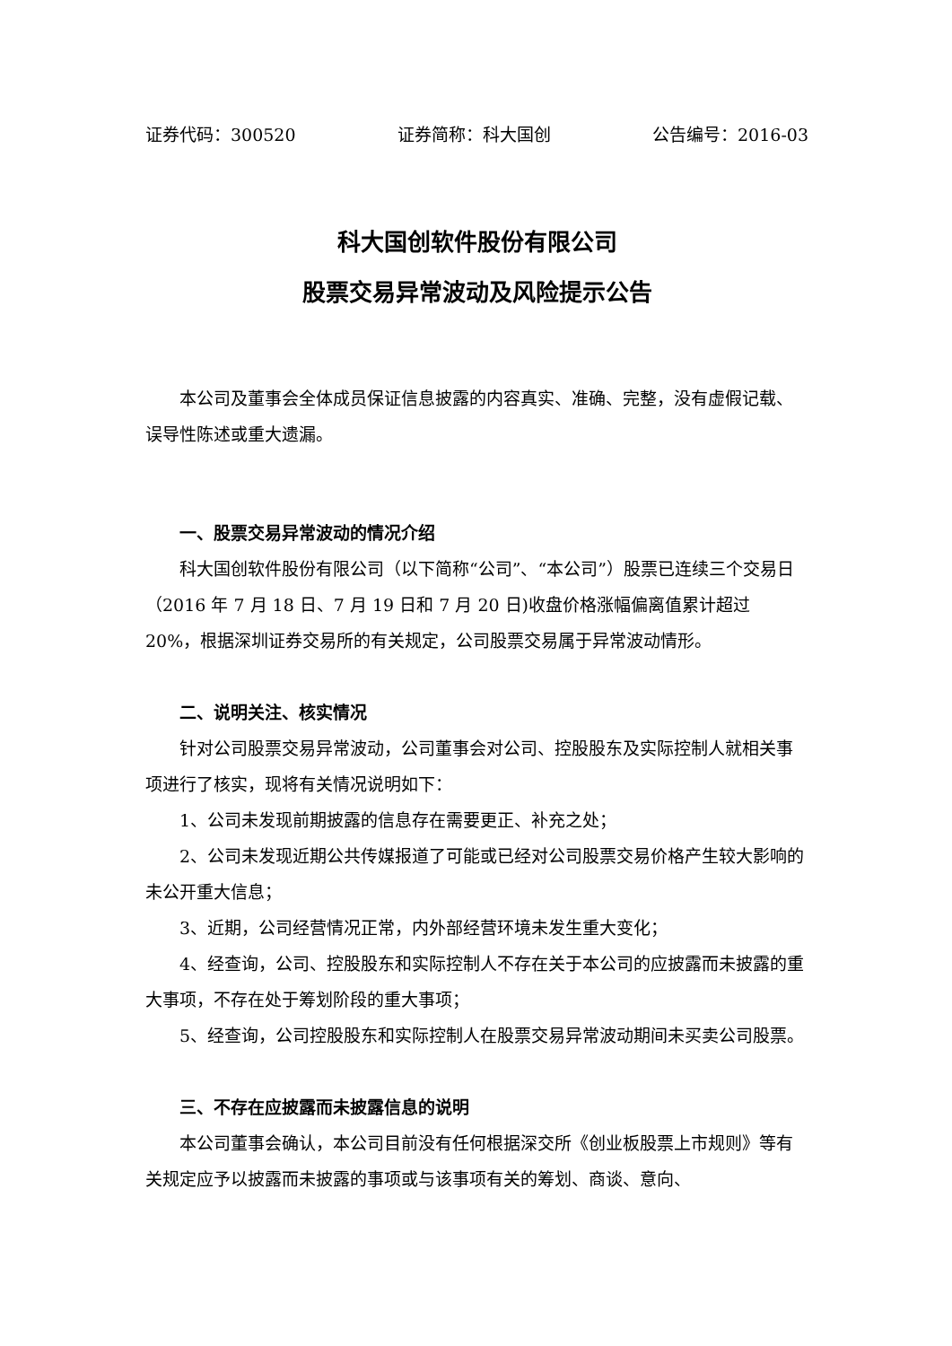证券代码：300520 证券简称：科大国创 公告编号：2016-03
科大国创软件股份有限公司
股票交易异常波动及风险提示公告
本公司及董事会全体成员保证信息披露的内容真实、准确、完整，没有虚假记载、误导性陈述或重大遗漏。
一、股票交易异常波动的情况介绍
科大国创软件股份有限公司（以下简称“公司”、“本公司”）股票已连续三个交易日（2016 年 7 月 18 日、7 月 19 日和 7 月 20 日)收盘价格涨幅偏离值累计超过 20%，根据深圳证券交易所的有关规定，公司股票交易属于异常波动情形。
二、说明关注、核实情况
针对公司股票交易异常波动，公司董事会对公司、控股股东及实际控制人就相关事项进行了核实，现将有关情况说明如下：
1、公司未发现前期披露的信息存在需要更正、补充之处；
2、公司未发现近期公共传媒报道了可能或已经对公司股票交易价格产生较大影响的未公开重大信息；
3、近期，公司经营情况正常，内外部经营环境未发生重大变化；
4、经查询，公司、控股股东和实际控制人不存在关于本公司的应披露而未披露的重大事项，不存在处于筹划阶段的重大事项；
5、经查询，公司控股股东和实际控制人在股票交易异常波动期间未买卖公司股票。
三、不存在应披露而未披露信息的说明
本公司董事会确认，本公司目前没有任何根据深交所《创业板股票上市规则》等有关规定应予以披露而未披露的事项或与该事项有关的筹划、商谈、意向、